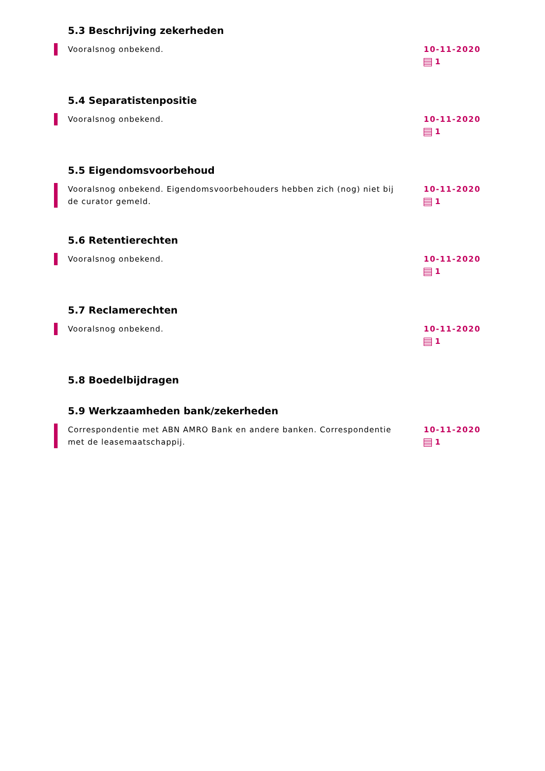5.3 Beschrijving zekerheden
Vooralsnog onbekend. 10-11-2020
1
5.4 Separatistenpositie
Vooralsnog onbekend. 10-11-2020
1
5.5 Eigendomsvoorbehoud
Vooralsnog onbekend. Eigendomsvoorbehouders hebben zich (nog) niet bij de curator gemeld.
10-11-2020
1
5.6 Retentierechten
Vooralsnog onbekend. 10-11-2020
1
5.7 Reclamerechten
Vooralsnog onbekend. 10-11-2020
1
5.8 Boedelbijdragen
5.9 Werkzaamheden bank/zekerheden
Correspondentie met ABN AMRO Bank en andere banken. Correspondentie met de leasemaatschappij.
10-11-2020
1